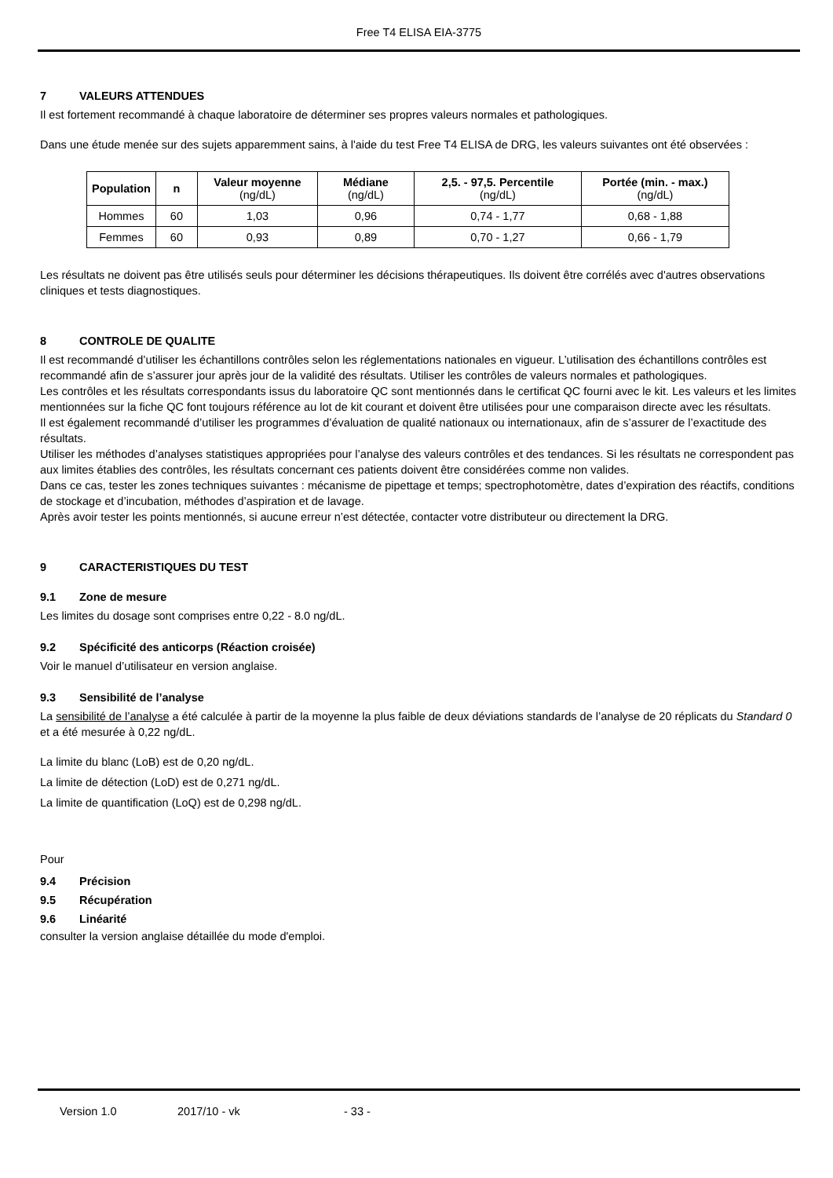Free T4 ELISA EIA-3775
7 VALEURS ATTENDUES
Il est fortement recommandé à chaque laboratoire de déterminer ses propres valeurs normales et pathologiques.
Dans une étude menée sur des sujets apparemment sains, à l'aide du test Free T4 ELISA de DRG, les valeurs suivantes ont été observées :
| Population | n | Valeur moyenne (ng/dL) | Médiane (ng/dL) | 2,5. - 97,5. Percentile (ng/dL) | Portée (min. - max.) (ng/dL) |
| --- | --- | --- | --- | --- | --- |
| Hommes | 60 | 1,03 | 0,96 | 0,74 - 1,77 | 0,68 - 1,88 |
| Femmes | 60 | 0,93 | 0,89 | 0,70 - 1,27 | 0,66 - 1,79 |
Les résultats ne doivent pas être utilisés seuls pour déterminer les décisions thérapeutiques. Ils doivent être corrélés avec d'autres observations cliniques et tests diagnostiques.
8 CONTROLE DE QUALITE
Il est recommandé d’utiliser les échantillons contrôles selon les réglementations nationales en vigueur. L’utilisation des échantillons contrôles est recommandé afin de s’assurer jour après jour de la validité des résultats. Utiliser les contrôles de valeurs normales et pathologiques.
Les contrôles et les résultats correspondants issus du laboratoire QC sont mentionnés dans le certificat QC fourni avec le kit. Les valeurs et les limites mentionnées sur la fiche QC font toujours référence au lot de kit courant et doivent être utilisées pour une comparaison directe avec les résultats.
Il est également recommandé d’utiliser les programmes d’évaluation de qualité nationaux ou internationaux, afin de s’assurer de l’exactitude des résultats.
Utiliser les méthodes d’analyses statistiques appropriées pour l’analyse des valeurs contrôles et des tendances. Si les résultats ne correspondent pas aux limites établies des contrôles, les résultats concernant ces patients doivent être considérées comme non valides.
Dans ce cas, tester les zones techniques suivantes : mécanisme de pipettage et temps; spectrophotomètre, dates d’expiration des réactifs, conditions de stockage et d’incubation, méthodes d’aspiration et de lavage.
Après avoir tester les points mentionnés, si aucune erreur n’est détectée, contacter votre distributeur ou directement la DRG.
9 CARACTERISTIQUES DU TEST
9.1 Zone de mesure
Les limites du dosage sont comprises entre 0,22 - 8.0 ng/dL.
9.2 Spécificité des anticorps (Réaction croisée)
Voir le manuel d’utilisateur en version anglaise.
9.3 Sensibilité de l’analyse
La sensibilité de l’analyse a été calculée à partir de la moyenne la plus faible de deux déviations standards de l’analyse de 20 réplicats du Standard 0 et a été mesurée à 0,22 ng/dL.
La limite du blanc (LoB) est de 0,20 ng/dL.
La limite de détection (LoD) est de 0,271 ng/dL.
La limite de quantification (LoQ) est de 0,298 ng/dL.
Pour
9.4 Précision
9.5 Récupération
9.6 Linéarité
consulter la version anglaise détaillée du mode d'emploi.
Version 1.0 2017/10 - vk - 33 -